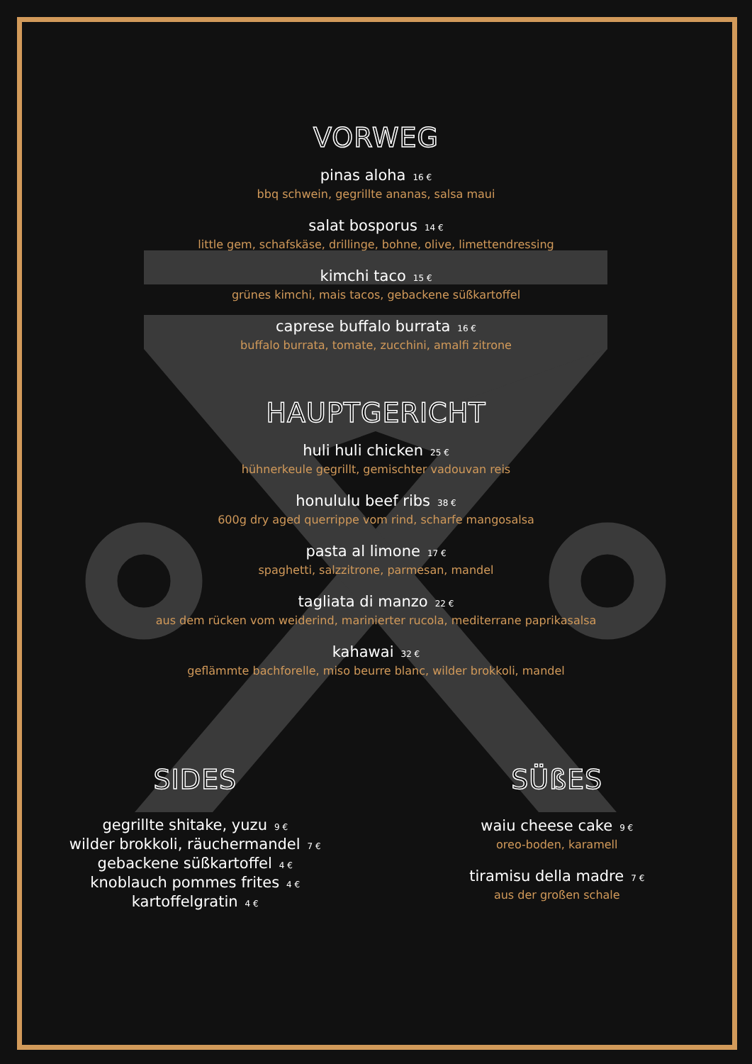VORWEG
pinas aloha 16 €
bbq schwein, gegrillte ananas, salsa maui
salat bosporus 14 €
little gem, schafskäse, drillinge, bohne, olive, limettendressing
kimchi taco 15 €
grünes kimchi, mais tacos, gebackene süßkartoffel
caprese buffalo burrata 16 €
buffalo burrata, tomate, zucchini, amalfi zitrone
HAUPTGERICHT
huli huli chicken 25 €
hühnerkeule gegrillt, gemischter vadouvan reis
honululu beef ribs 38 €
600g dry aged querrippe vom rind, scharfe mangosalsa
pasta al limone 17 €
spaghetti, salzzitrone, parmesan, mandel
tagliata di manzo 22 €
aus dem rücken vom weiderind, marinierter rucola, mediterrane paprikasalsa
kahawai 32 €
geflämmte bachforelle, miso beurre blanc, wilder brokkoli, mandel
SIDES
gegrillte shitake, yuzu 9 €
wilder brokkoli, räuchermandel 7 €
gebackene süßkartoffel 4 €
knoblauch pommes frites 4 €
kartoffelgratin 4 €
SÜßES
waiu cheese cake 9 €
oreo-boden, karamell
tiramisu della madre 7 €
aus der großen schale